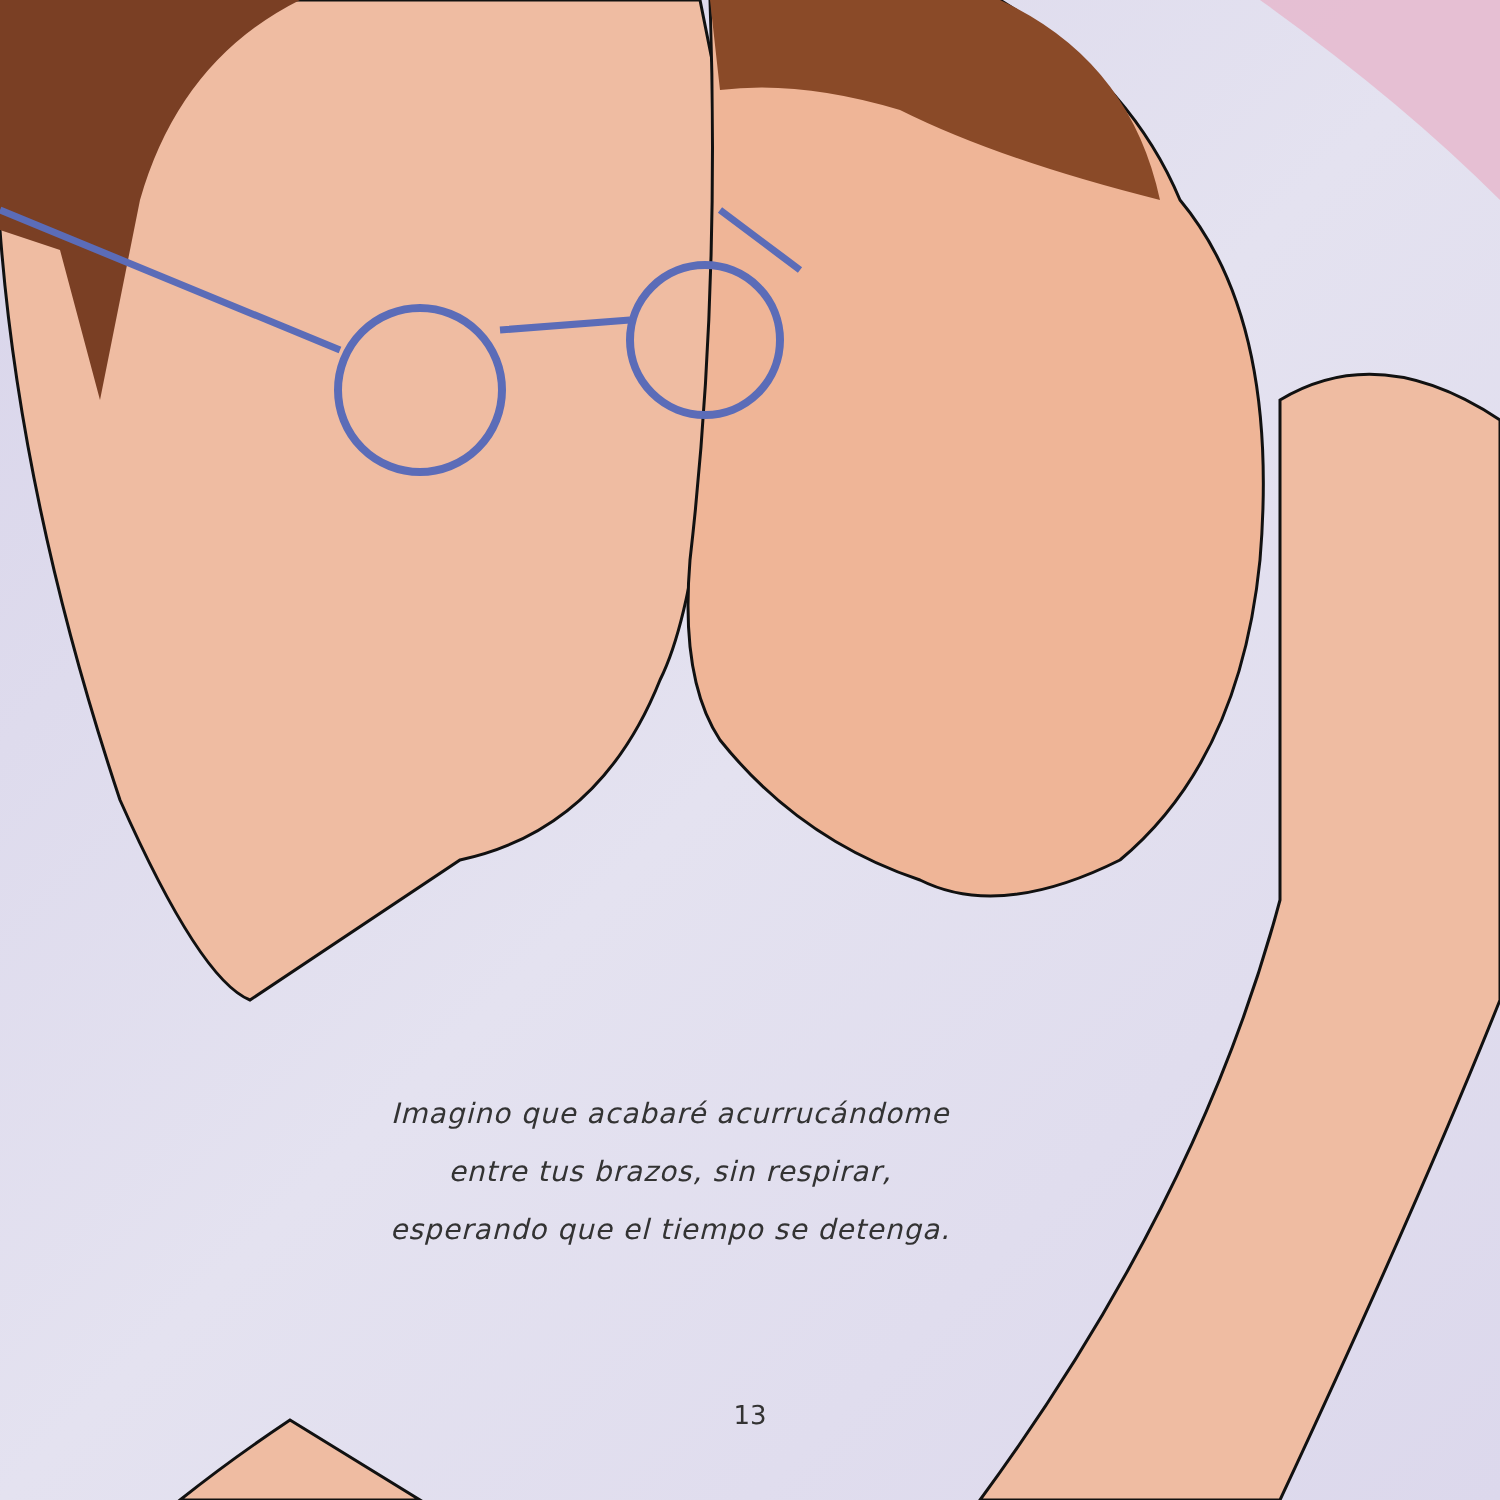Imagino que acabaré acurrucándome
entre tus brazos, sin respirar,
esperando que el tiempo se detenga.
13